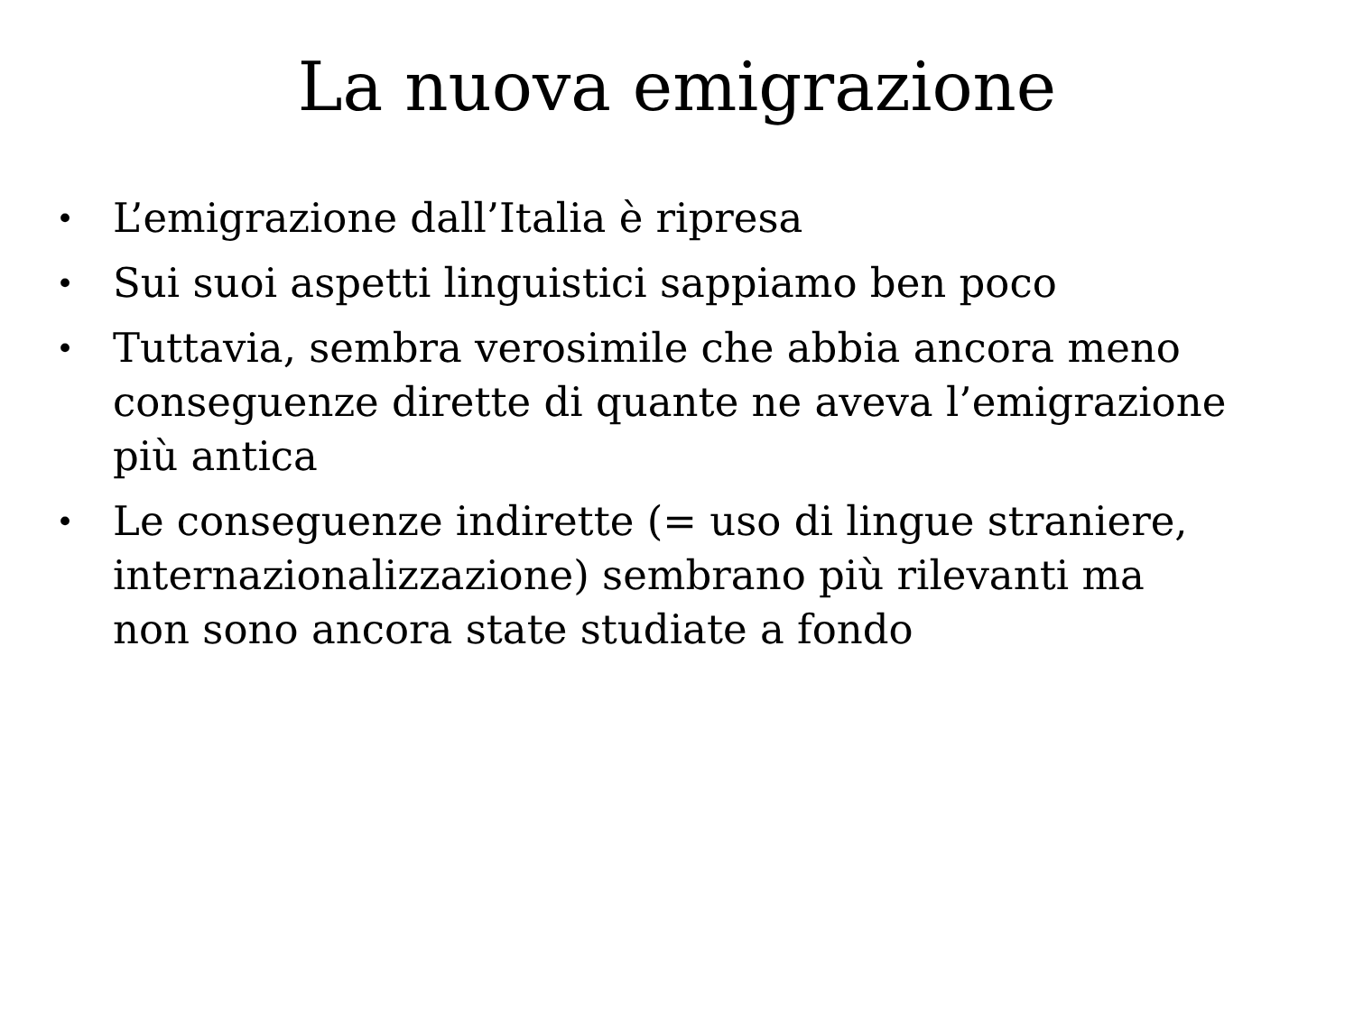La nuova emigrazione
• L’emigrazione dall’Italia è ripresa
• Sui suoi aspetti linguistici sappiamo ben poco
• Tuttavia, sembra verosimile che abbia ancora meno conseguenze dirette di quante ne aveva l’emigrazione più antica
• Le conseguenze indirette (= uso di lingue straniere, internazionalizzazione) sembrano più rilevanti ma non sono ancora state studiate a fondo